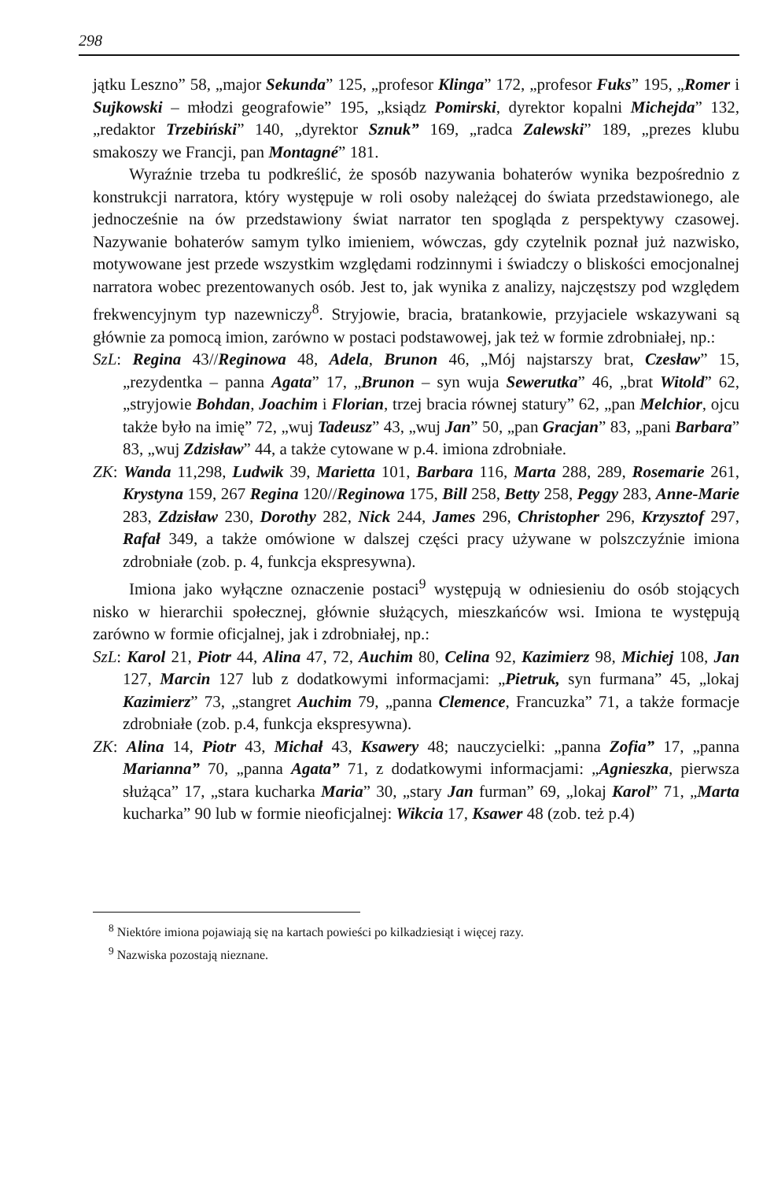298
jątku Leszno” 58, „major Sekunda” 125, „profesor Klinga” 172, „profesor Fuks” 195, „Romer i Sujkowski – młodzi geografowie” 195, „ksiądz Pomirski, dyrektor kopalni Michejda” 132, „redaktor Trzebiński” 140, „dyrektor Sznuk” 169, „radca Zalewski” 189, „prezes klubu smakoszy we Francji, pan Montagné” 181.
Wyraźnie trzeba tu podkreślić, że sposób nazywania bohaterów wynika bezpośrednio z konstrukcji narratora, który występuje w roli osoby należącej do świata przedstawionego, ale jednocześnie na ów przedstawiony świat narrator ten spogląda z perspektywy czasowej. Nazywanie bohaterów samym tylko imieniem, wówczas, gdy czytelnik poznał już nazwisko, motywowane jest przede wszystkim względami rodzinnymi i świadczy o bliskości emocjonalnej narratora wobec prezentowanych osób. Jest to, jak wynika z analizy, najczęstszy pod względem frekwencyjnym typ nazewniczy<sup>8</sup>. Stryjowie, bracia, bratankowie, przyjaciele wskazywani są głównie za pomocą imion, zarówno w postaci podstawowej, jak też w formie zdrobniałej, np.:
SzL: Regina 43//Reginowa 48, Adela, Brunon 46, „Mój najstarszy brat, Czesław” 15, „rezydentka – panna Agata” 17, „Brunon – syn wuja Sewerutka” 46, „brat Witold” 62, „stryjowie Bohdan, Joachim i Florian, trzej bracia równej statury” 62, „pan Melchior, ojcu także było na imię” 72, „wuj Tadeusz” 43, „wuj Jan” 50, „pan Gracjan” 83, „pani Barbara” 83, „wuj Zdzisław” 44, a także cytowane w p.4. imiona zdrobniałe.
ZK: Wanda 11,298, Ludwik 39, Marietta 101, Barbara 116, Marta 288, 289, Rosemarie 261, Krystyna 159, 267 Regina 120//Reginowa 175, Bill 258, Betty 258, Peggy 283, Anne-Marie 283, Zdzisław 230, Dorothy 282, Nick 244, James 296, Christopher 296, Krzysztof 297, Rafał 349, a także omówione w dalszej części pracy używane w polszczyźnie imiona zdrobniałe (zob. p. 4, funkcja ekspresywna).
Imiona jako wyłączne oznaczenie postaci<sup>9</sup> występują w odniesieniu do osób stojących nisko w hierarchii społecznej, głównie służących, mieszkańców wsi. Imiona te występują zarówno w formie oficjalnej, jak i zdrobniałej, np.:
SzL: Karol 21, Piotr 44, Alina 47, 72, Auchim 80, Celina 92, Kazimierz 98, Michiej 108, Jan 127, Marcin 127 lub z dodatkowymi informacjami: „Pietruk, syn furmana” 45, „lokaj Kazimierz” 73, „stangret Auchim 79, „panna Clemence, Francuzka” 71, a także formacje zdrobniałe (zob. p.4, funkcja ekspresywna).
ZK: Alina 14, Piotr 43, Michał 43, Ksawery 48; nauczycielki: „panna Zofia” 17, „panna Marianna” 70, „panna Agata” 71, z dodatkowymi informacjami: „Agnieszka, pierwsza służąca” 17, „stara kucharka Maria” 30, „stary Jan furman” 69, „lokaj Karol” 71, „Marta kucharka” 90 lub w formie nieoficjalnej: Wikcia 17, Ksawer 48 (zob. też p.4)
<sup>8</sup> Niektóre imiona pojawiają się na kartach powieści po kilkadziesiąt i więcej razy.
<sup>9</sup> Nazwiska pozostają nieznane.